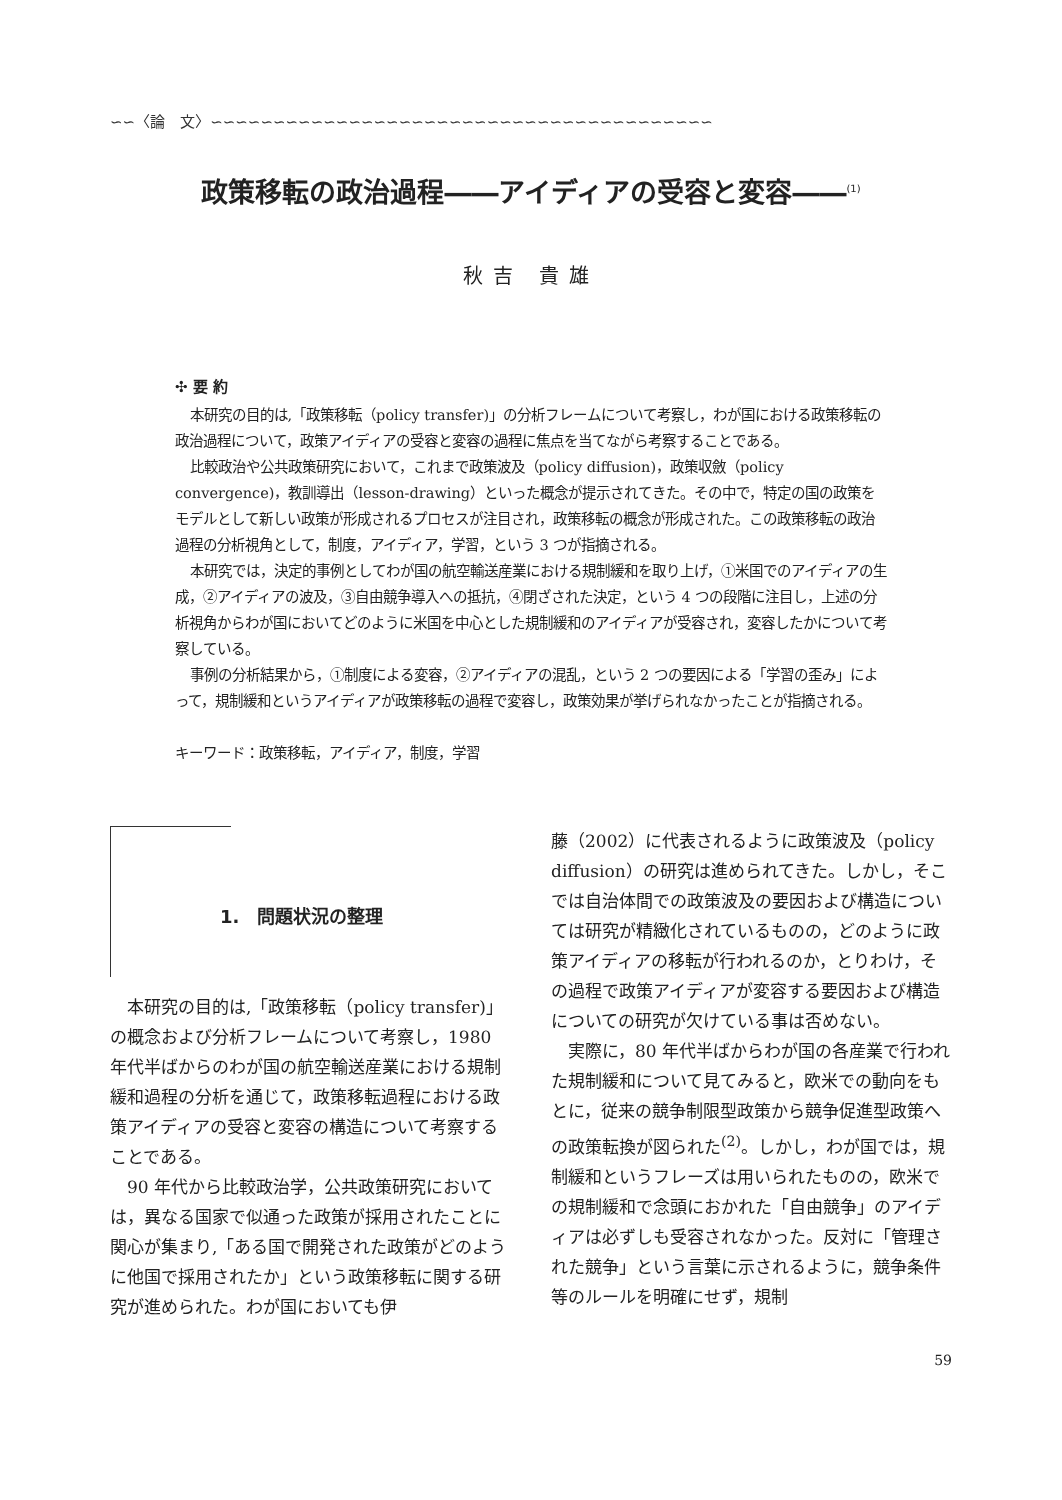∽∽〈論　文〉∽∽∽∽∽∽∽∽∽∽∽∽∽∽∽∽∽∽∽∽∽∽∽∽∽∽∽∽∽∽∽∽∽∽∽∽∽∽∽∽
政策移転の政治過程――アイディアの受容と変容――<sup>(1)</sup>
秋吉 貴雄
✣ 要 約
本研究の目的は,「政策移転（policy transfer)」の分析フレームについて考察し，わが国における政策移転の政治過程について，政策アイディアの受容と変容の過程に焦点を当てながら考察することである。
比較政治や公共政策研究において，これまで政策波及（policy diffusion)，政策収斂（policy convergence)，教訓導出（lesson-drawing）といった概念が提示されてきた。その中で，特定の国の政策をモデルとして新しい政策が形成されるプロセスが注目され，政策移転の概念が形成された。この政策移転の政治過程の分析視角として，制度，アイディア，学習，という 3 つが指摘される。
本研究では，決定的事例としてわが国の航空輸送産業における規制緩和を取り上げ，①米国でのアイディアの生成，②アイディアの波及，③自由競争導入への抵抗，④閉ざされた決定，という 4 つの段階に注目し，上述の分析視角からわが国においてどのように米国を中心とした規制緩和のアイディアが受容され，変容したかについて考察している。
事例の分析結果から，①制度による変容，②アイディアの混乱，という 2 つの要因による「学習の歪み」によって，規制緩和というアイディアが政策移転の過程で変容し，政策効果が挙げられなかったことが指摘される。
キーワード：政策移転，アイディア，制度，学習
1.　問題状況の整理
本研究の目的は,「政策移転（policy transfer)」の概念および分析フレームについて考察し，1980 年代半ばからのわが国の航空輸送産業における規制緩和過程の分析を通じて，政策移転過程における政策アイディアの受容と変容の構造について考察することである。
90 年代から比較政治学，公共政策研究においては，異なる国家で似通った政策が採用されたことに関心が集まり,「ある国で開発された政策がどのように他国で採用されたか」という政策移転に関する研究が進められた。わが国においても伊
藤（2002）に代表されるように政策波及（policy diffusion）の研究は進められてきた。しかし，そこでは自治体間での政策波及の要因および構造については研究が精緻化されているものの，どのように政策アイディアの移転が行われるのか，とりわけ，その過程で政策アイディアが変容する要因および構造についての研究が欠けている事は否めない。
実際に，80 年代半ばからわが国の各産業で行われた規制緩和について見てみると，欧米での動向をもとに，従来の競争制限型政策から競争促進型政策への政策転換が図られた<sup>(2)</sup>。しかし，わが国では，規制緩和というフレーズは用いられたものの，欧米での規制緩和で念頭におかれた「自由競争」のアイディアは必ずしも受容されなかった。反対に「管理された競争」という言葉に示されるように，競争条件等のルールを明確にせず，規制
59